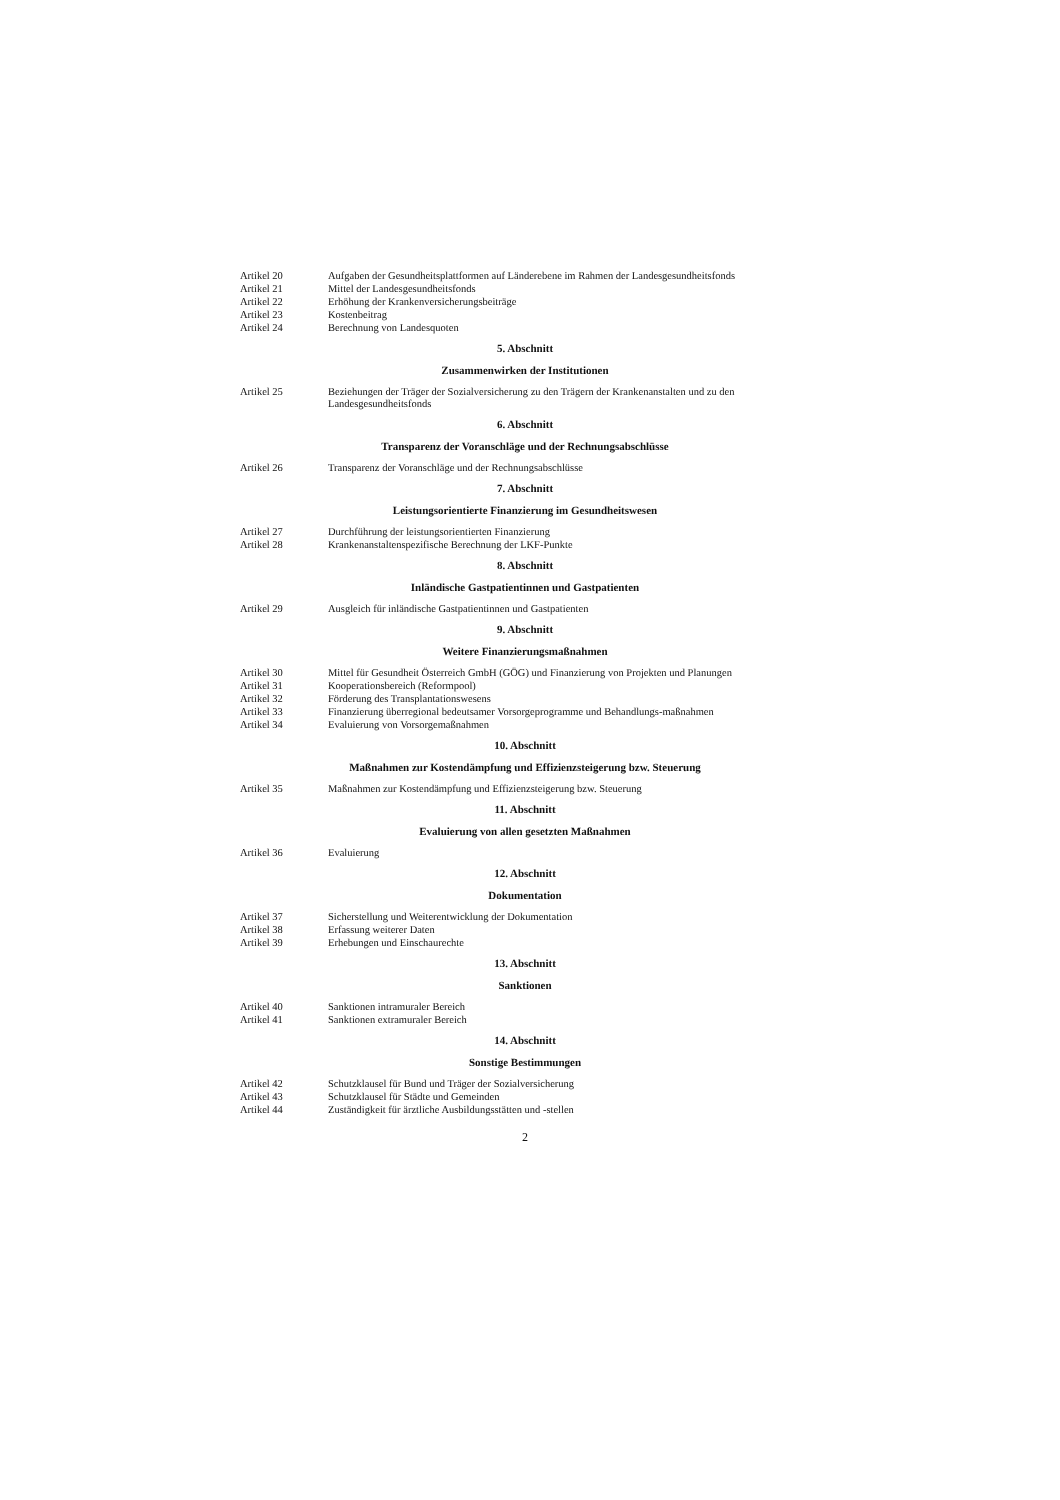Artikel 20 Aufgaben der Gesundheitsplattformen auf Länderebene im Rahmen der Landesgesundheitsfonds
Artikel 21 Mittel der Landesgesundheitsfonds
Artikel 22 Erhöhung der Krankenversicherungsbeiträge
Artikel 23 Kostenbeitrag
Artikel 24 Berechnung von Landesquoten
5. Abschnitt
Zusammenwirken der Institutionen
Artikel 25 Beziehungen der Träger der Sozialversicherung zu den Trägern der Krankenanstalten und zu den Landesgesundheitsfonds
6. Abschnitt
Transparenz der Voranschläge und der Rechnungsabschlüsse
Artikel 26 Transparenz der Voranschläge und der Rechnungsabschlüsse
7. Abschnitt
Leistungsorientierte Finanzierung im Gesundheitswesen
Artikel 27 Durchführung der leistungsorientierten Finanzierung
Artikel 28 Krankenanstaltenspezifische Berechnung der LKF-Punkte
8. Abschnitt
Inländische Gastpatientinnen und Gastpatienten
Artikel 29 Ausgleich für inländische Gastpatientinnen und Gastpatienten
9. Abschnitt
Weitere Finanzierungsmaßnahmen
Artikel 30 Mittel für Gesundheit Österreich GmbH (GÖG) und Finanzierung von Projekten und Planungen
Artikel 31 Kooperationsbereich (Reformpool)
Artikel 32 Förderung des Transplantationswesens
Artikel 33 Finanzierung überregional bedeutsamer Vorsorgeprogramme und Behandlungs-maßnahmen
Artikel 34 Evaluierung von Vorsorgemaßnahmen
10. Abschnitt
Maßnahmen zur Kostendämpfung und Effizienzsteigerung bzw. Steuerung
Artikel 35 Maßnahmen zur Kostendämpfung und Effizienzsteigerung bzw. Steuerung
11. Abschnitt
Evaluierung von allen gesetzten Maßnahmen
Artikel 36 Evaluierung
12. Abschnitt
Dokumentation
Artikel 37 Sicherstellung und Weiterentwicklung der Dokumentation
Artikel 38 Erfassung weiterer Daten
Artikel 39 Erhebungen und Einschaurechte
13. Abschnitt
Sanktionen
Artikel 40 Sanktionen intramuraler Bereich
Artikel 41 Sanktionen extramuraler Bereich
14. Abschnitt
Sonstige Bestimmungen
Artikel 42 Schutzklausel für Bund und Träger der Sozialversicherung
Artikel 43 Schutzklausel für Städte und Gemeinden
Artikel 44 Zuständigkeit für ärztliche Ausbildungsstätten und -stellen
2